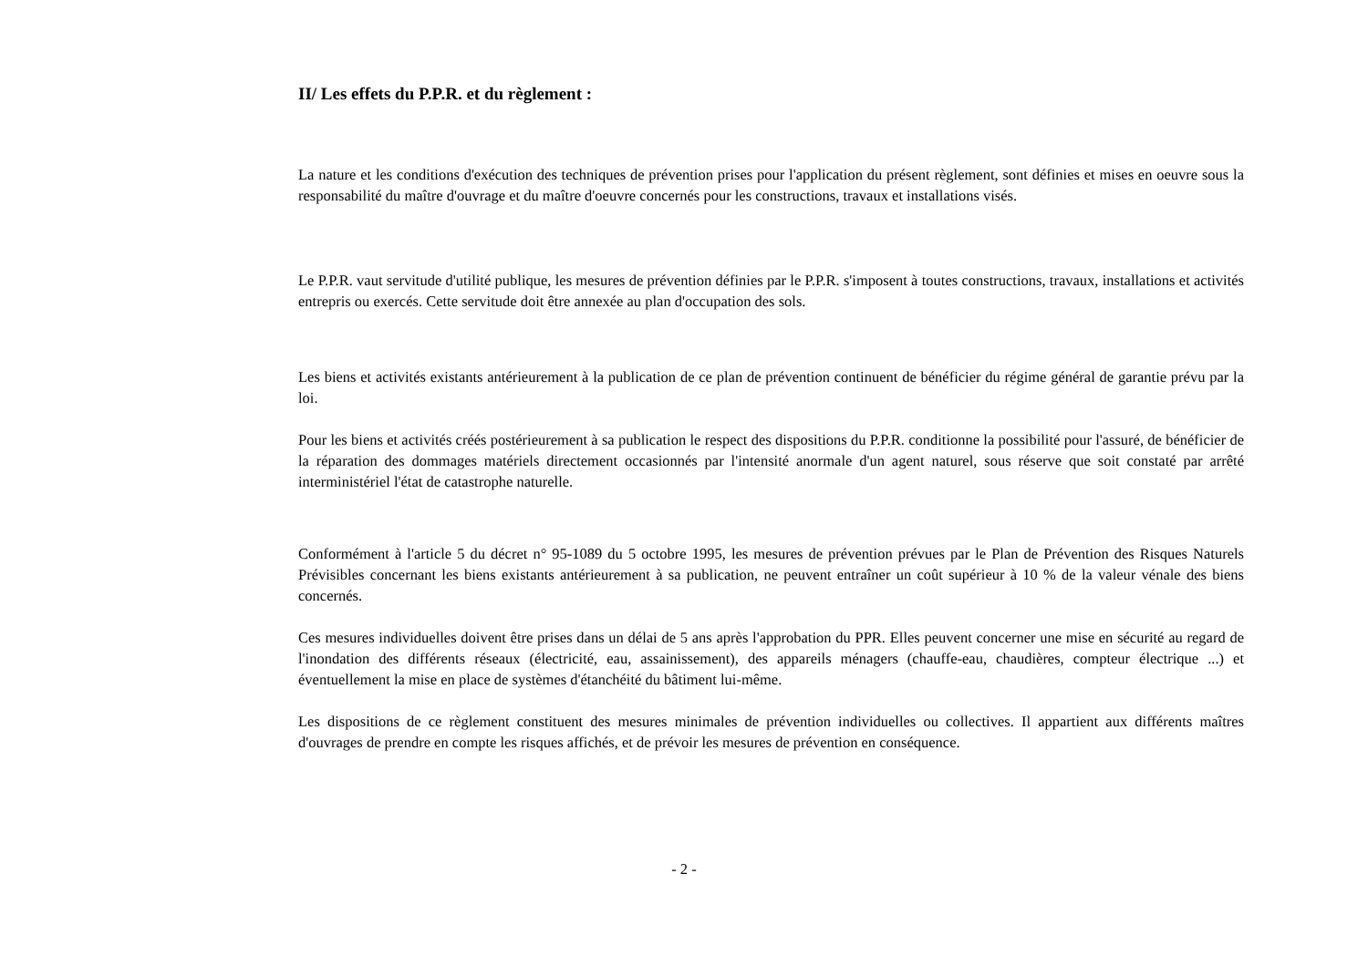II/ Les effets du P.P.R. et du règlement :
La nature et les conditions d'exécution des techniques de prévention prises pour l'application du présent règlement, sont définies et mises en oeuvre sous la responsabilité du maître d'ouvrage et du maître d'oeuvre concernés pour les constructions, travaux et installations visés.
Le P.P.R. vaut servitude d'utilité publique, les mesures de prévention définies par le P.P.R. s'imposent à toutes constructions, travaux, installations et activités entrepris ou exercés. Cette servitude doit être annexée au plan d'occupation des sols.
Les biens et activités existants antérieurement à la publication de ce plan de prévention continuent de bénéficier du régime général de garantie prévu par la loi.
Pour les biens et activités créés postérieurement à sa publication le respect des dispositions du P.P.R. conditionne la possibilité pour l'assuré, de bénéficier de la réparation des dommages matériels directement occasionnés par l'intensité anormale d'un agent naturel, sous réserve que soit constaté par arrêté interministériel l'état de catastrophe naturelle.
Conformément à l'article 5 du décret n° 95-1089 du 5 octobre 1995, les mesures de prévention prévues par le Plan de Prévention des Risques Naturels Prévisibles concernant les biens existants antérieurement à sa publication, ne peuvent entraîner un coût supérieur à 10 % de la valeur vénale des biens concernés.
Ces mesures individuelles doivent être prises dans un délai de 5 ans après l'approbation du PPR. Elles peuvent concerner une mise en sécurité au regard de l'inondation des différents réseaux (électricité, eau, assainissement), des appareils ménagers (chauffe-eau, chaudières, compteur électrique ...) et éventuellement la mise en place de systèmes d'étanchéité du bâtiment lui-même.
Les dispositions de ce règlement constituent des mesures minimales de prévention individuelles ou collectives. Il appartient aux différents maîtres d'ouvrages de prendre en compte les risques affichés, et de prévoir les mesures de prévention en conséquence.
- 2 -